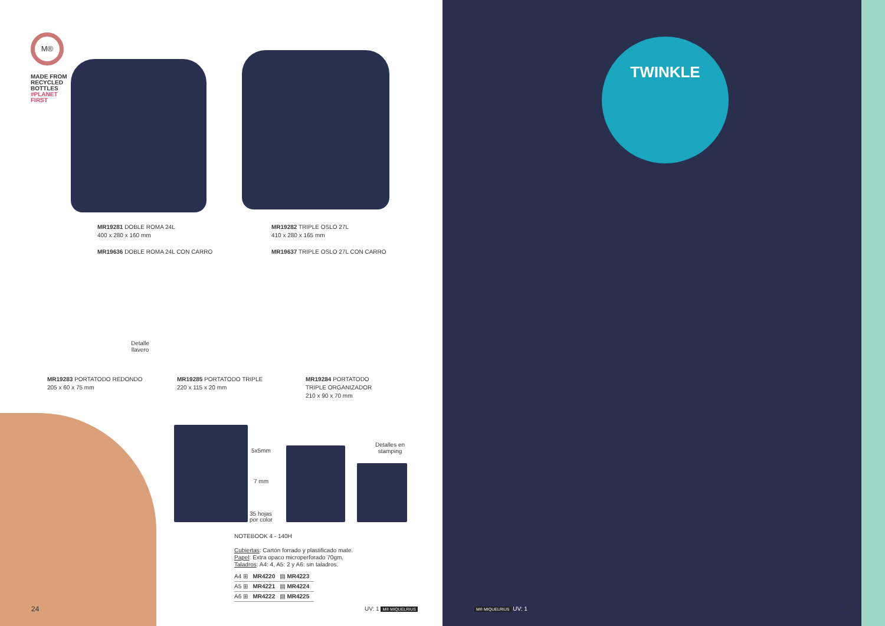M®
MADE FROM RECYCLED BOTTLES
#PLANET FIRST
MR19281 DOBLE ROMA 24L
400 x 280 x 160 mm
MR19636 DOBLE ROMA 24L CON CARRO
MR19282 TRIPLE OSLO 27L
410 x 280 x 165 mm
MR19637 TRIPLE OSLO 27L CON CARRO
Detalle
llavero
MR19283 PORTATODO REDONDO
205 x 60 x 75 mm
MR19285 PORTATODO TRIPLE
220 x 115 x 20 mm
MR19284 PORTATODO
TRIPLE ORGANIZADOR
210 x 90 x 70 mm
5x5mm
7 mm
35 hojas
por color
Detalles en
stamping
NOTEBOOK 4 - 140H
Cubiertas: Cartón forrado y plastificado mate.
Papel: Extra opaco microperforado 70gm.
Taladros: A4: 4, A5: 2 y A6: sin taladros.
| A4 ⊞ | MR4220 | ▤ MR4223 |
| A5 ⊞ | MR4221 | ▤ MR4224 |
| A6 ⊞ | MR4222 | ▤ MR4225 |
24 UV: 1 M® MIQUELRIUS
TWINKLE
M® MIQUELRIUS UV: 1 25